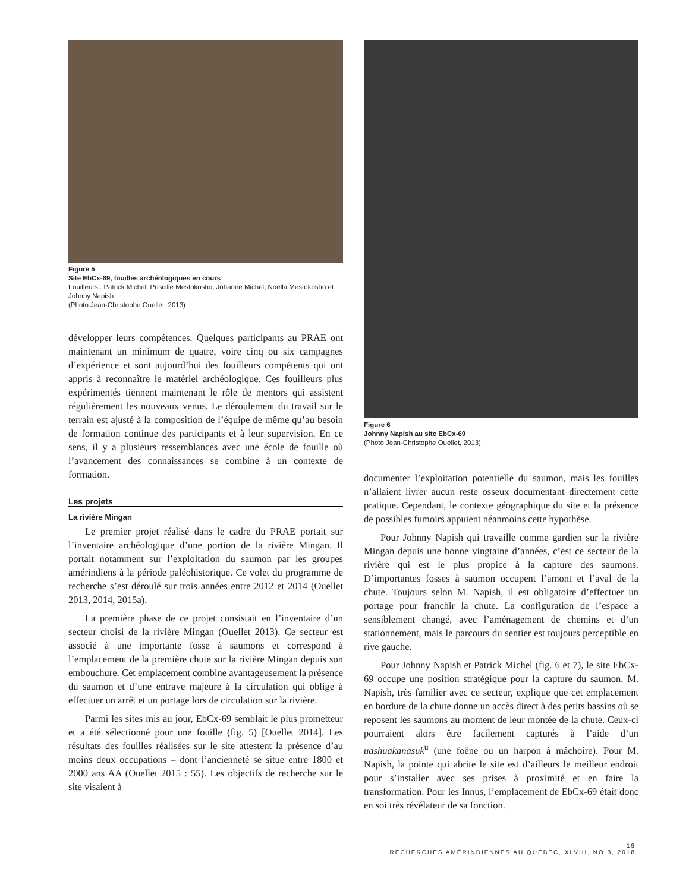Figure 5
Site EbCx-69, fouilles archéologiques en cours
Fouilleurs : Patrick Michel, Priscille Mestokosho, Johanne Michel, Noëlla Mestokosho et Johnny Napish
(Photo Jean-Christophe Ouellet, 2013)
développer leurs compétences. Quelques participants au PRAE ont maintenant un minimum de quatre, voire cinq ou six campagnes d’expérience et sont aujourd’hui des fouilleurs compétents qui ont appris à reconnaître le matériel archéologique. Ces fouilleurs plus expérimentés tiennent maintenant le rôle de mentors qui assistent régulièrement les nouveaux venus. Le déroulement du travail sur le terrain est ajusté à la composition de l’équipe de même qu’au besoin de formation continue des participants et à leur supervision. En ce sens, il y a plusieurs ressemblances avec une école de fouille où l’avancement des connaissances se combine à un contexte de formation.
Les projets
La rivière Mingan
Le premier projet réalisé dans le cadre du PRAE portait sur l’inventaire archéologique d’une portion de la rivière Mingan. Il portait notamment sur l’exploitation du saumon par les groupes amérindiens à la période paléohistorique. Ce volet du programme de recherche s’est déroulé sur trois années entre 2012 et 2014 (Ouellet 2013, 2014, 2015a).
La première phase de ce projet consistait en l’inventaire d’un secteur choisi de la rivière Mingan (Ouellet 2013). Ce secteur est associé à une importante fosse à saumons et correspond à l’emplacement de la première chute sur la rivière Mingan depuis son embouchure. Cet emplacement combine avantageusement la présence du saumon et d’une entrave majeure à la circulation qui oblige à effectuer un arrêt et un portage lors de circulation sur la rivière.
Parmi les sites mis au jour, EbCx-69 semblait le plus prometteur et a été sélectionné pour une fouille (fig. 5) [Ouellet 2014]. Les résultats des fouilles réalisées sur le site attestent la présence d’au moins deux occupations – dont l’ancienneté se situe entre 1800 et 2000 ans AA (Ouellet 2015 : 55). Les objectifs de recherche sur le site visaient à
Figure 6
Johnny Napish au site EbCx-69
(Photo Jean-Christophe Ouellet, 2013)
documenter l’exploitation potentielle du saumon, mais les fouilles n’allaient livrer aucun reste osseux documentant directement cette pratique. Cependant, le contexte géographique du site et la présence de possibles fumoirs appuient néanmoins cette hypothèse.
Pour Johnny Napish qui travaille comme gardien sur la rivière Mingan depuis une bonne vingtaine d’années, c’est ce secteur de la rivière qui est le plus propice à la capture des saumons. D’importantes fosses à saumon occupent l’amont et l’aval de la chute. Toujours selon M. Napish, il est obligatoire d’effectuer un portage pour franchir la chute. La configuration de l’espace a sensiblement changé, avec l’aménagement de chemins et d’un stationnement, mais le parcours du sentier est toujours perceptible en rive gauche.
Pour Johnny Napish et Patrick Michel (fig. 6 et 7), le site EbCx-69 occupe une position stratégique pour la capture du saumon. M. Napish, très familier avec ce secteur, explique que cet emplacement en bordure de la chute donne un accès direct à des petits bassins où se reposent les saumons au moment de leur montée de la chute. Ceux-ci pourraient alors être facilement capturés à l’aide d’un uashuakanasuk<sup>u</sup> (une foëne ou un harpon à mâchoire). Pour M. Napish, la pointe qui abrite le site est d’ailleurs le meilleur endroit pour s’installer avec ses prises à proximité et en faire la transformation. Pour les Innus, l’emplacement de EbCx-69 était donc en soi très révélateur de sa fonction.
19
RECHERCHES AMÉRINDIENNES AU QUÉBEC, XLVIII, NO 3, 2018